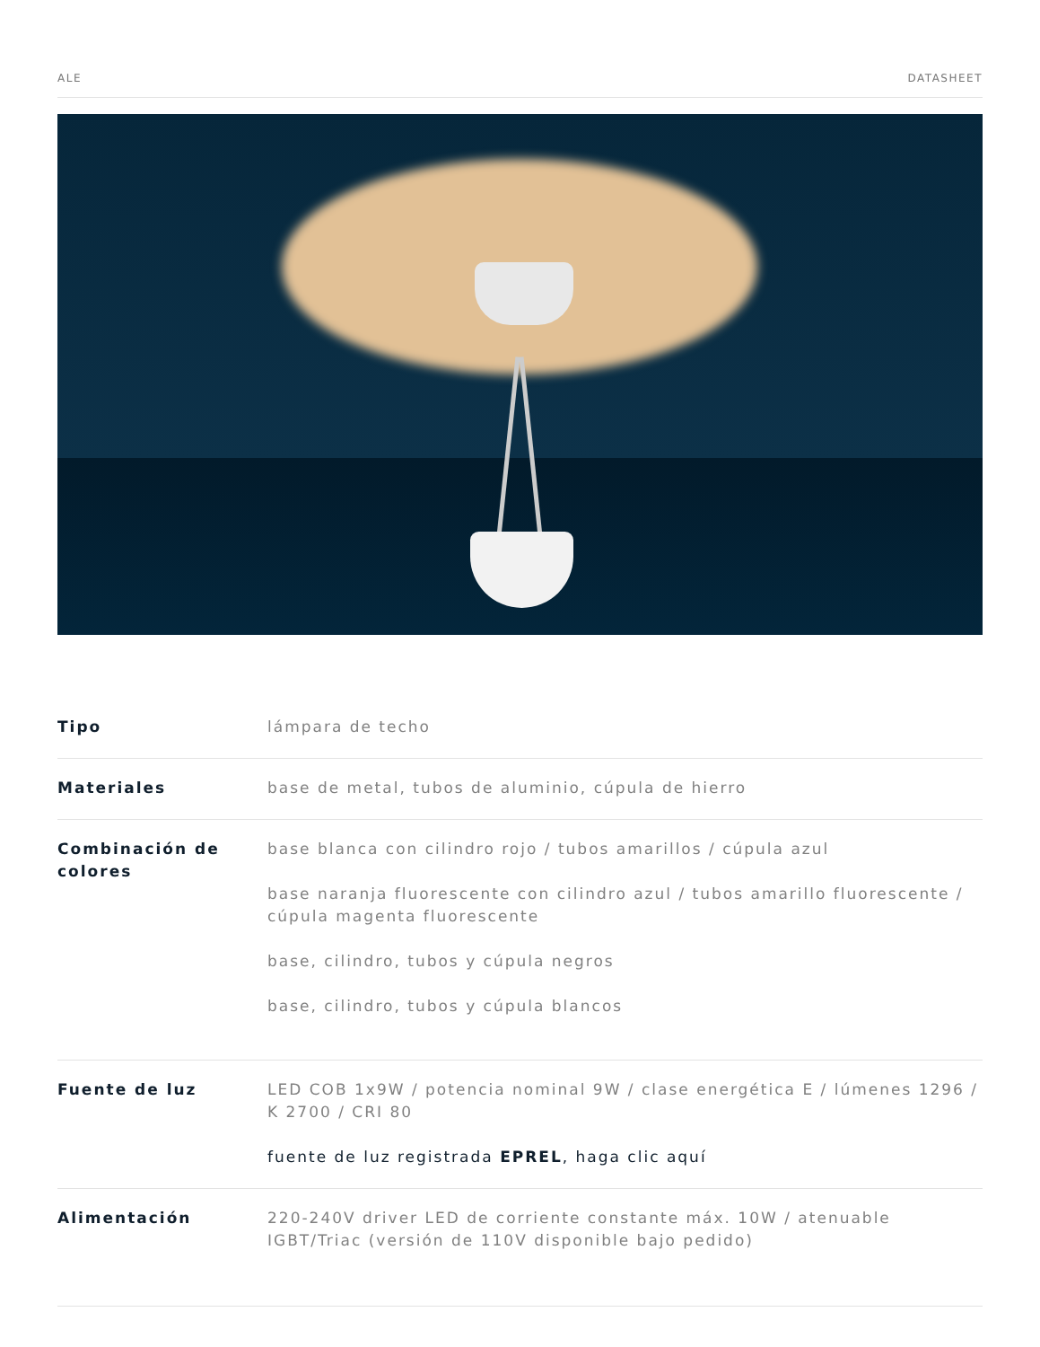ALE DATASHEET
| Tipo | lámpara de techo |
| Materiales | base de metal, tubos de aluminio, cúpula de hierro |
| Combinación de colores | base blanca con cilindro rojo / tubos amarillos / cúpula azul base naranja fluorescente con cilindro azul / tubos amarillo fluorescente / cúpula magenta fluorescente base, cilindro, tubos y cúpula negros base, cilindro, tubos y cúpula blancos |
| Fuente de luz | LED COB 1x9W / potencia nominal 9W / clase energética E / lúmenes 1296 / K 2700 / CRI 80 fuente de luz registrada EPREL , haga clic aquí |
| Alimentación | 220-240V driver LED de corriente constante máx. 10W / atenuable IGBT/Triac (versión de 110V disponible bajo pedido) |